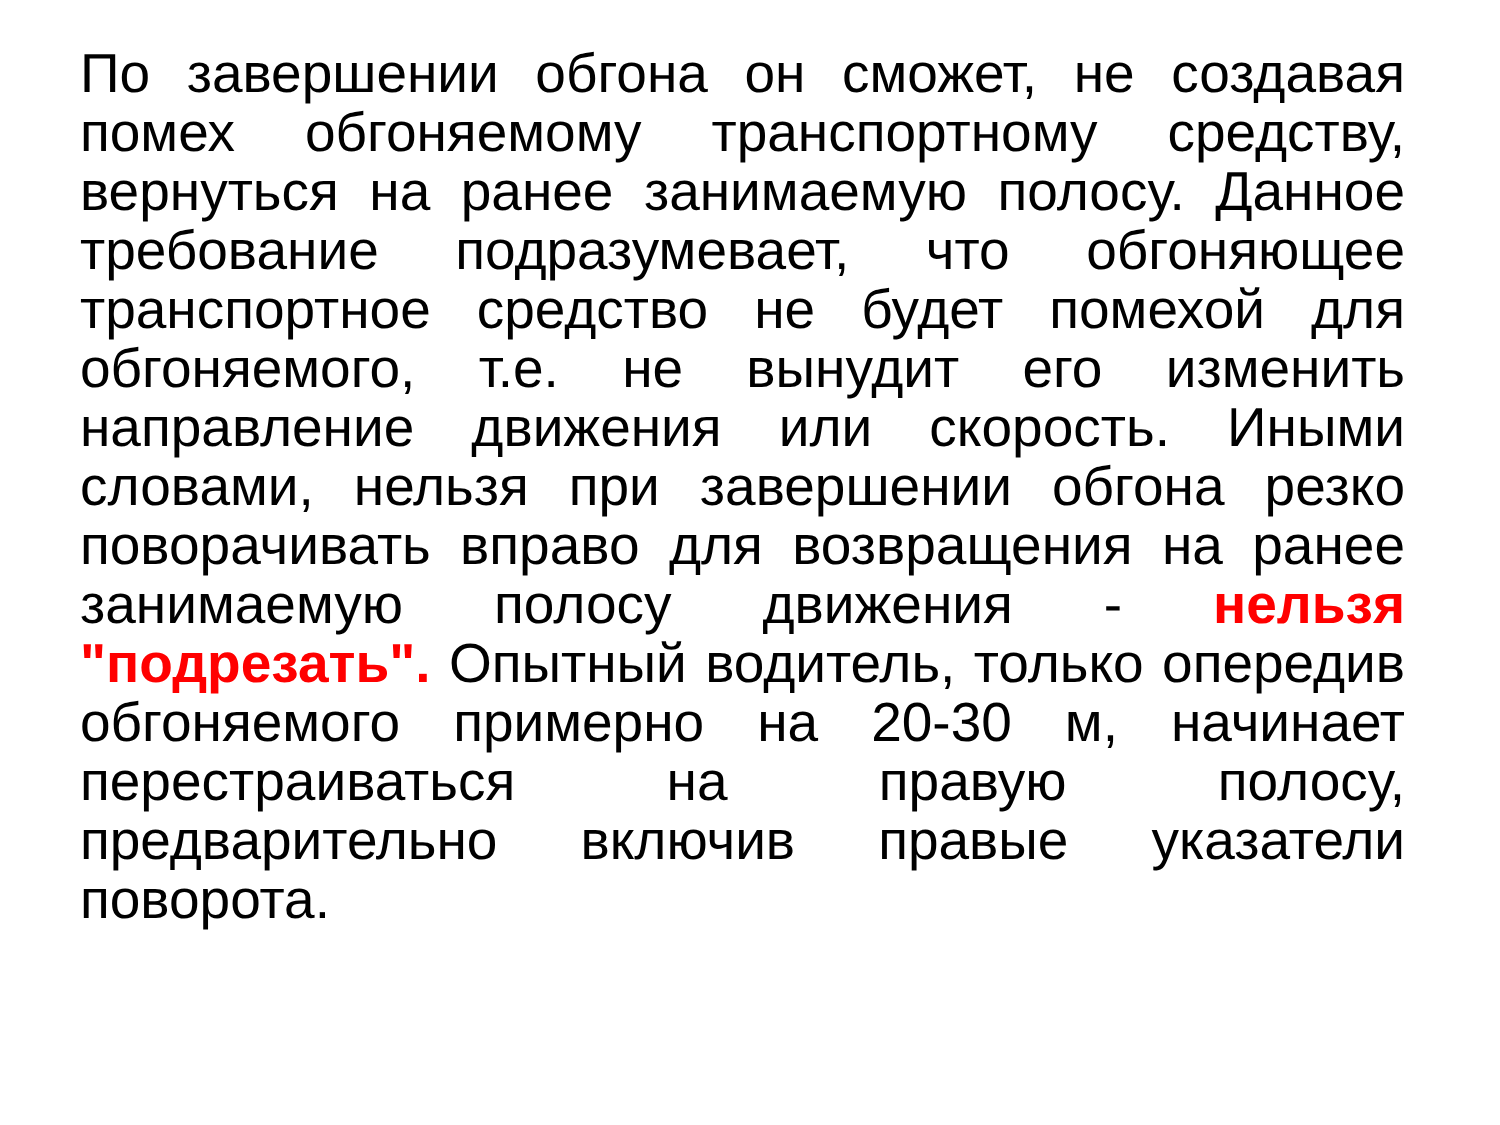По завершении обгона он сможет, не создавая помех обгоняемому транспортному средству, вернуться на ранее занимаемую полосу. Данное требование подразумевает, что обгоняющее транспортное средство не будет помехой для обгоняемого, т.е. не вынудит его изменить направление движения или скорость. Иными словами, нельзя при завершении обгона резко поворачивать вправо для возвращения на ранее занимаемую полосу движения - нельзя "подрезать". Опытный водитель, только опередив обгоняемого примерно на 20-30 м, начинает перестраиваться на правую полосу, предварительно включив правые указатели поворота.